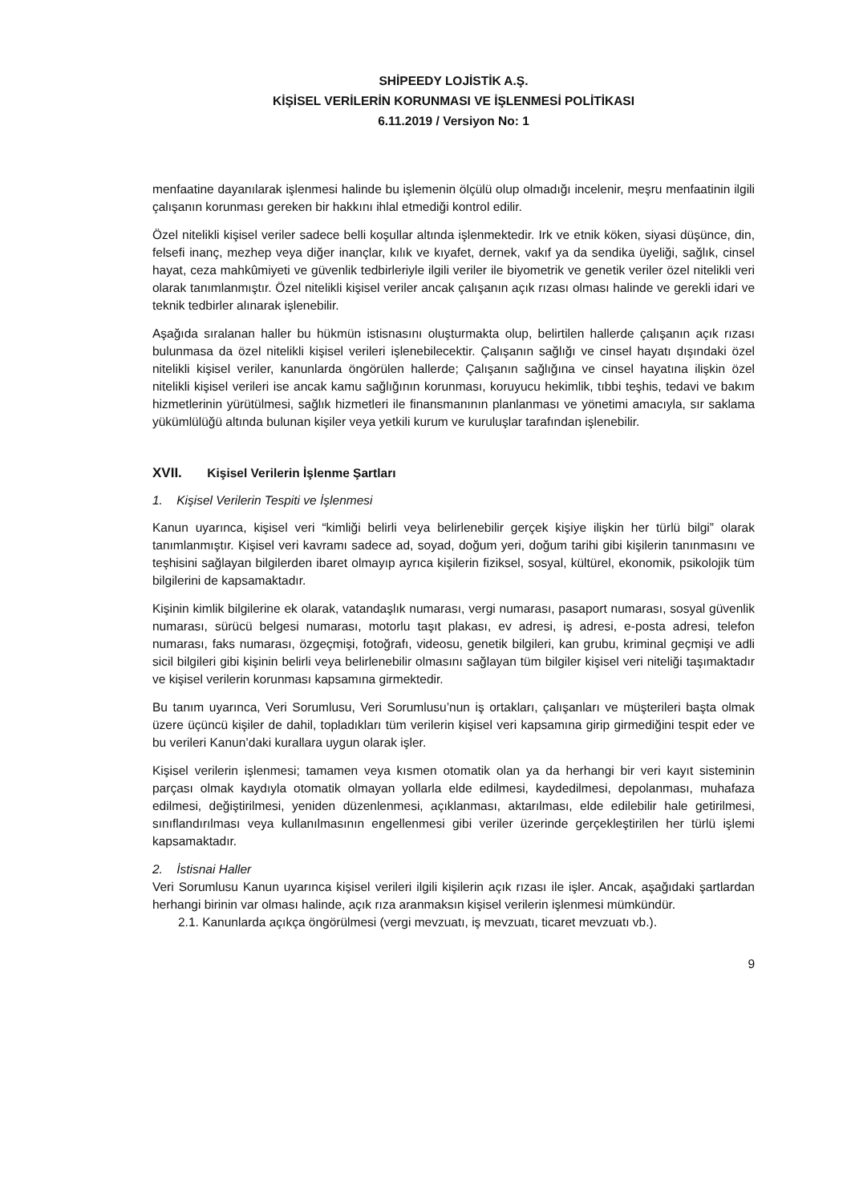SHİPEEDY LOJİSTİK A.Ş.
KİŞİSEL VERİLERİN KORUNMASI VE İŞLENMESİ POLİTİKASI
6.11.2019 / Versiyon No: 1
menfaatine dayanılarak işlenmesi halinde bu işlemenin ölçülü olup olmadığı incelenir, meşru menfaatinin ilgili çalışanın korunması gereken bir hakkını ihlal etmediği kontrol edilir.
Özel nitelikli kişisel veriler sadece belli koşullar altında işlenmektedir. Irk ve etnik köken, siyasi düşünce, din, felsefi inanç, mezhep veya diğer inançlar, kılık ve kıyafet, dernek, vakıf ya da sendika üyeliği, sağlık, cinsel hayat, ceza mahkûmiyeti ve güvenlik tedbirleriyle ilgili veriler ile biyometrik ve genetik veriler özel nitelikli veri olarak tanımlanmıştır. Özel nitelikli kişisel veriler ancak çalışanın açık rızası olması halinde ve gerekli idari ve teknik tedbirler alınarak işlenebilir.
Aşağıda sıralanan haller bu hükmün istisnasını oluşturmakta olup, belirtilen hallerde çalışanın açık rızası bulunmasa da özel nitelikli kişisel verileri işlenebilecektir. Çalışanın sağlığı ve cinsel hayatı dışındaki özel nitelikli kişisel veriler, kanunlarda öngörülen hallerde; Çalışanın sağlığına ve cinsel hayatına ilişkin özel nitelikli kişisel verileri ise ancak kamu sağlığının korunması, koruyucu hekimlik, tıbbi teşhis, tedavi ve bakım hizmetlerinin yürütülmesi, sağlık hizmetleri ile finansmanının planlanması ve yönetimi amacıyla, sır saklama yükümlülüğü altında bulunan kişiler veya yetkili kurum ve kuruluşlar tarafından işlenebilir.
XVII. Kişisel Verilerin İşlenme Şartları
1. Kişisel Verilerin Tespiti ve İşlenmesi
Kanun uyarınca, kişisel veri “kimliği belirli veya belirlenebilir gerçek kişiye ilişkin her türlü bilgi” olarak tanımlanmıştır. Kişisel veri kavramı sadece ad, soyad, doğum yeri, doğum tarihi gibi kişilerin tanınmasını ve teşhisini sağlayan bilgilerden ibaret olmayıp ayrıca kişilerin fiziksel, sosyal, kültürel, ekonomik, psikolojik tüm bilgilerini de kapsamaktadır.
Kişinin kimlik bilgilerine ek olarak, vatandaşlık numarası, vergi numarası, pasaport numarası, sosyal güvenlik numarası, sürücü belgesi numarası, motorlu taşıt plakası, ev adresi, iş adresi, e-posta adresi, telefon numarası, faks numarası, özgeçmişi, fotoğrafı, videosu, genetik bilgileri, kan grubu, kriminal geçmişi ve adli sicil bilgileri gibi kişinin belirli veya belirlenebilir olmasını sağlayan tüm bilgiler kişisel veri niteliği taşımaktadır ve kişisel verilerin korunması kapsamına girmektedir.
Bu tanım uyarınca, Veri Sorumlusu, Veri Sorumlusu’nun iş ortakları, çalışanları ve müşterileri başta olmak üzere üçüncü kişiler de dahil, topladıkları tüm verilerin kişisel veri kapsamına girip girmediğini tespit eder ve bu verileri Kanun’daki kurallara uygun olarak işler.
Kişisel verilerin işlenmesi; tamamen veya kısmen otomatik olan ya da herhangi bir veri kayıt sisteminin parçası olmak kaydıyla otomatik olmayan yollarla elde edilmesi, kaydedilmesi, depolanması, muhafaza edilmesi, değiştirilmesi, yeniden düzenlenmesi, açıklanması, aktarılması, elde edilebilir hale getirilmesi, sınıflandırılması veya kullanılmasının engellenmesi gibi veriler üzerinde gerçekleştirilen her türlü işlemi kapsamaktadır.
2. İstisnai Haller
Veri Sorumlusu Kanun uyarınca kişisel verileri ilgili kişilerin açık rızası ile işler. Ancak, aşağıdaki şartlardan herhangi birinin var olması halinde, açık rıza aranmaksın kişisel verilerin işlenmesi mümkündür.
2.1. Kanunlarda açıkça öngörülmesi (vergi mevzuatı, iş mevzuatı, ticaret mevzuatı vb.).
9